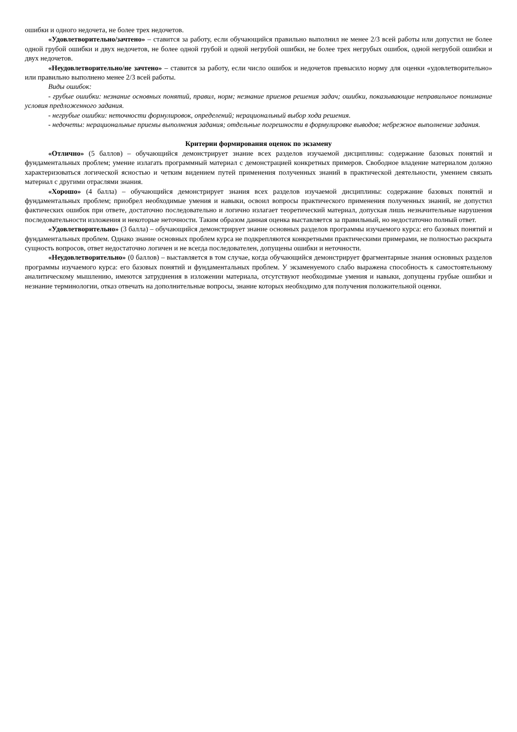ошибки и одного недочета, не более трех недочетов.
«Удовлетворительно/зачтено» – ставится за работу, если обучающийся правильно выполнил не менее 2/3 всей работы или допустил не более одной грубой ошибки и двух недочетов, не более одной грубой и одной негрубой ошибки, не более трех негрубых ошибок, одной негрубой ошибки и двух недочетов.
«Неудовлетворительно/не зачтено» – ставится за работу, если число ошибок и недочетов превысило норму для оценки «удовлетворительно» или правильно выполнено менее 2/3 всей работы.
Виды ошибок:
- грубые ошибки: незнание основных понятий, правил, норм; незнание приемов решения задач; ошибки, показывающие неправильное понимание условия предложенного задания.
- негрубые ошибки: неточности формулировок, определений; нерациональный выбор хода решения.
- недочеты: нерациональные приемы выполнения задания; отдельные погрешности в формулировке выводов; небрежное выполнение задания.
Критерии формирования оценок по экзамену
«Отлично» (5 баллов) – обучающийся демонстрирует знание всех разделов изучаемой дисциплины: содержание базовых понятий и фундаментальных проблем; умение излагать программный материал с демонстрацией конкретных примеров. Свободное владение материалом должно характеризоваться логической ясностью и четким видением путей применения полученных знаний в практической деятельности, умением связать материал с другими отраслями знания.
«Хорошо» (4 балла) – обучающийся демонстрирует знания всех разделов изучаемой дисциплины: содержание базовых понятий и фундаментальных проблем; приобрел необходимые умения и навыки, освоил вопросы практического применения полученных знаний, не допустил фактических ошибок при ответе, достаточно последовательно и логично излагает теоретический материал, допуская лишь незначительные нарушения последовательности изложения и некоторые неточности. Таким образом данная оценка выставляется за правильный, но недостаточно полный ответ.
«Удовлетворительно» (3 балла) – обучающийся демонстрирует знание основных разделов программы изучаемого курса: его базовых понятий и фундаментальных проблем. Однако знание основных проблем курса не подкрепляются конкретными практическими примерами, не полностью раскрыта сущность вопросов, ответ недостаточно логичен и не всегда последователен, допущены ошибки и неточности.
«Неудовлетворительно» (0 баллов) – выставляется в том случае, когда обучающийся демонстрирует фрагментарные знания основных разделов программы изучаемого курса: его базовых понятий и фундаментальных проблем. У экзаменуемого слабо выражена способность к самостоятельному аналитическому мышлению, имеются затруднения в изложении материала, отсутствуют необходимые умения и навыки, допущены грубые ошибки и незнание терминологии, отказ отвечать на дополнительные вопросы, знание которых необходимо для получения положительной оценки.